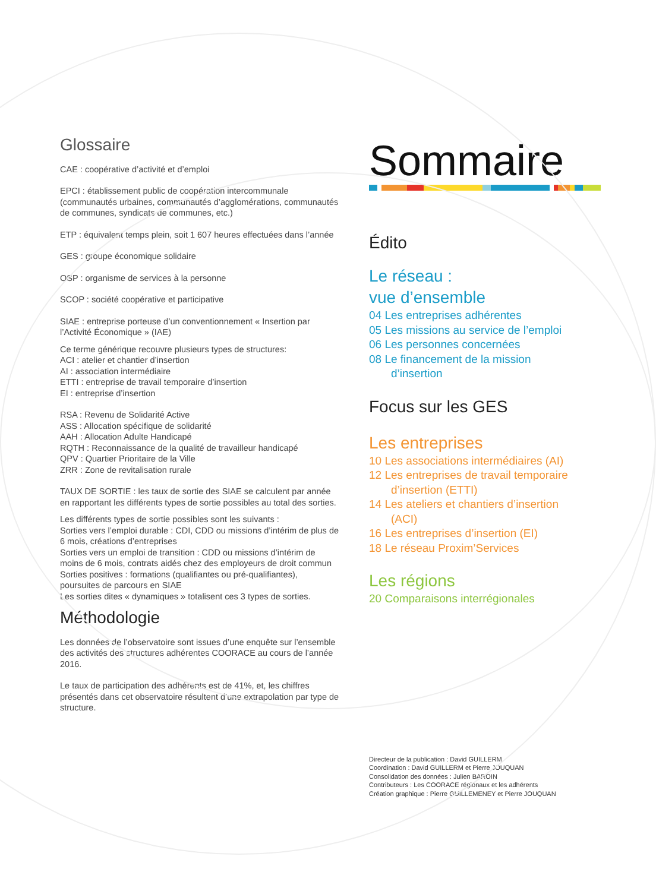Glossaire
CAE : coopérative d’activité et d’emploi
EPCI : établissement public de coopération intercommunale (communautés urbaines, communautés d’agglomérations, communautés de communes, syndicats de communes, etc.)
ETP : équivalent temps plein, soit 1 607 heures effectuées dans l’année
GES : groupe économique solidaire
OSP : organisme de services à la personne
SCOP : société coopérative et participative
SIAE : entreprise porteuse d’un conventionnement « Insertion par l’Activité Économique » (IAE)
Ce terme générique recouvre plusieurs types de structures:
ACI : atelier et chantier d’insertion
AI : association intermédiaire
ETTI : entreprise de travail temporaire d’insertion
EI : entreprise d’insertion
RSA : Revenu de Solidarité Active
ASS : Allocation spécifique de solidarité
AAH : Allocation Adulte Handicapé
RQTH : Reconnaissance de la qualité de travailleur handicapé
QPV : Quartier Prioritaire de la Ville
ZRR : Zone de revitalisation rurale
TAUX DE SORTIE : les taux de sortie des SIAE se calculent par année en rapportant les différents types de sortie possibles au total des sorties.
Les différents types de sortie possibles sont les suivants :
Sorties vers l’emploi durable : CDI, CDD ou missions d’intérim de plus de 6 mois, créations d’entreprises
Sorties vers un emploi de transition : CDD ou missions d’intérim de moins de 6 mois, contrats aidés chez des employeurs de droit commun
Sorties positives : formations (qualifiantes ou pré-qualifiantes), poursuites de parcours en SIAE
Les sorties dites « dynamiques » totalisent ces 3 types de sorties.
Méthodologie
Les données de l’observatoire sont issues d’une enquête sur l’ensemble des activités des structures adhérentes COORACE au cours de l’année 2016.
Le taux de participation des adhérents est de 41%, et, les chiffres présentés dans cet observatoire résultent d’une extrapolation par type de structure.
Sommaire
Édito
Le réseau :
vue d’ensemble
04 Les entreprises adhérentes
05 Les missions au service de l’emploi
06 Les personnes concernées
08 Le financement de la mission
d’insertion
Focus sur les GES
Les entreprises
10 Les associations intermédiaires (AI)
12 Les entreprises de travail temporaire
d’insertion (ETTI)
14 Les ateliers et chantiers d’insertion
(ACI)
16 Les entreprises d’insertion (EI)
18 Le réseau Proxim’Services
Les régions
20 Comparaisons interrégionales
Directeur de la publication : David GUILLERM
Coordination : David GUILLERM et Pierre JOUQUAN
Consolidation des données : Julien BAROIN
Contributeurs : Les COORACE régionaux et les adhérents
Création graphique : Pierre GUILLEMENEY et Pierre JOUQUAN